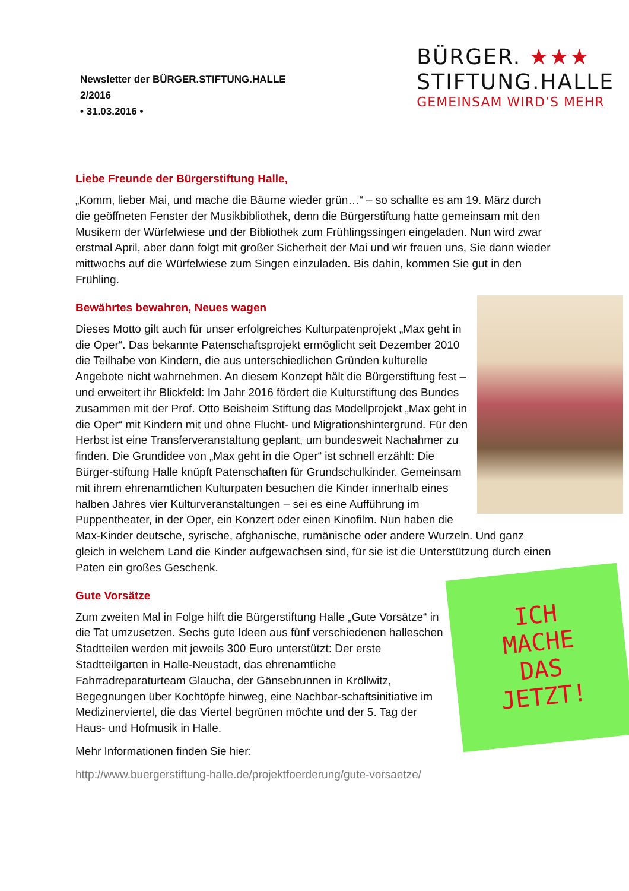Newsletter der BÜRGER.STIFTUNG.HALLE
2/2016
• 31.03.2016 •
BÜRGER. ★★★
STIFTUNG.HALLE
GEMEINSAM WIRD’S MEHR
Liebe Freunde der Bürgerstiftung Halle,
„Komm, lieber Mai, und mache die Bäume wieder grün…“ – so schallte es am 19. März durch die geöffneten Fenster der Musikbibliothek, denn die Bürgerstiftung hatte gemeinsam mit den Musikern der Würfelwiese und der Bibliothek zum Frühlingssingen eingeladen. Nun wird zwar erstmal April, aber dann folgt mit großer Sicherheit der Mai und wir freuen uns, Sie dann wieder mittwochs auf die Würfelwiese zum Singen einzuladen. Bis dahin, kommen Sie gut in den Frühling.
Bewährtes bewahren, Neues wagen
Dieses Motto gilt auch für unser erfolgreiches Kulturpatenprojekt „Max geht in die Oper“. Das bekannte Patenschaftsprojekt ermöglicht seit Dezember 2010 die Teilhabe von Kindern, die aus unterschiedlichen Gründen kulturelle Angebote nicht wahrnehmen. An diesem Konzept hält die Bürgerstiftung fest – und erweitert ihr Blickfeld: Im Jahr 2016 fördert die Kulturstiftung des Bundes zusammen mit der Prof. Otto Beisheim Stiftung das Modellprojekt „Max geht in die Oper“ mit Kindern mit und ohne Flucht- und Migrationshintergrund. Für den Herbst ist eine Transferveranstaltung geplant, um bundesweit Nachahmer zu finden. Die Grundidee von „Max geht in die Oper“ ist schnell erzählt: Die Bürger-stiftung Halle knüpft Patenschaften für Grundschulkinder. Gemeinsam mit ihrem ehrenamtlichen Kulturpaten besuchen die Kinder innerhalb eines halben Jahres vier Kulturveranstaltungen – sei es eine Aufführung im Puppentheater, in der Oper, ein Konzert oder einen Kinofilm. Nun haben die Max-Kinder deutsche, syrische, afghanische, rumänische oder andere Wurzeln. Und ganz gleich in welchem Land die Kinder aufgewachsen sind, für sie ist die Unterstützung durch einen Paten ein großes Geschenk.
ICH
MACHE
DAS
JETZT!
Gute Vorsätze
Zum zweiten Mal in Folge hilft die Bürgerstiftung Halle „Gute Vorsätze“ in die Tat umzusetzen. Sechs gute Ideen aus fünf verschiedenen halleschen Stadtteilen werden mit jeweils 300 Euro unterstützt: Der erste Stadtteilgarten in Halle-Neustadt, das ehrenamtliche Fahrradreparaturteam Glaucha, der Gänsebrunnen in Kröllwitz, Begegnungen über Kochtöpfe hinweg, eine Nachbar-schaftsinitiative im Medizinerviertel, die das Viertel begrünen möchte und der 5. Tag der Haus- und Hofmusik in Halle.
Mehr Informationen finden Sie hier:
http://www.buergerstiftung-halle.de/projektfoerderung/gute-vorsaetze/